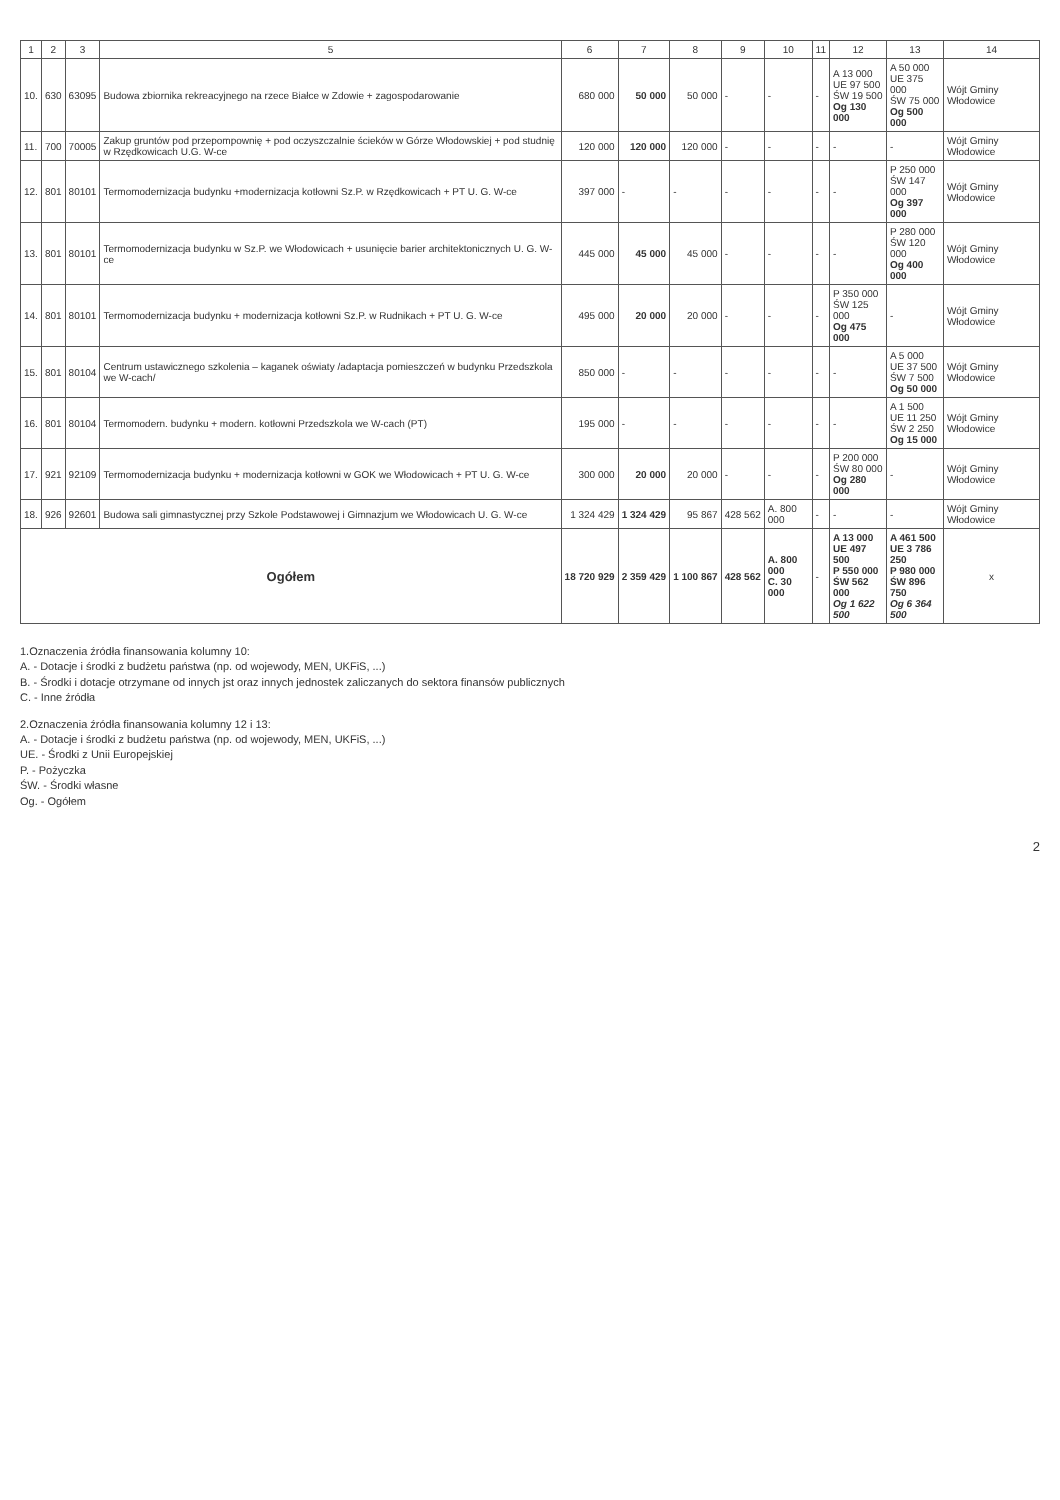| 1 | 2 | 3 | 5 | 6 | 7 | 8 | 9 | 10 | 11 | 12 | 13 | 14 |
| --- | --- | --- | --- | --- | --- | --- | --- | --- | --- | --- | --- | --- |
| 10. | 630 | 63095 | Budowa zbiornika rekreacyjnego na rzece Białce w Zdowie + zagospodarowanie | 680 000 | 50 000 | 50 000 | - | - | - | A 13 000 UE 97 500 ŚW 19 500 Og 130 000 | A 50 000 UE 375 000 ŚW 75 000 Og 500 000 | Wójt Gminy Włodowice |
| 11. | 700 | 70005 | Zakup gruntów pod przepompownię + pod oczyszczalnie ścieków w Górze Włodowskiej + pod studnię w Rzędkowicach U.G. W-ce | 120 000 | 120 000 | 120 000 | - | - | - | - | - | Wójt Gminy Włodowice |
| 12. | 801 | 80101 | Termomodernizacja budynku +modernizacja kotłowni Sz.P. w Rzędkowicach + PT U. G. W-ce | 397 000 | - | - | - | - | - | - | P 250 000 ŚW 147 000 Og 397 000 | Wójt Gminy Włodowice |
| 13. | 801 | 80101 | Termomodernizacja budynku w Sz.P. we Włodowicach + usunięcie barier architektonicznych U. G. W-ce | 445 000 | 45 000 | 45 000 | - | - | - | - | P 280 000 ŚW 120 000 Og 400 000 | Wójt Gminy Włodowice |
| 14. | 801 | 80101 | Termomodernizacja budynku + modernizacja kotłowni Sz.P. w Rudnikach + PT U. G. W-ce | 495 000 | 20 000 | 20 000 | - | - | - | P 350 000 ŚW 125 000 Og 475 000 | - | Wójt Gminy Włodowice |
| 15. | 801 | 80104 | Centrum ustawicznego szkolenia – kaganek oświaty /adaptacja pomieszczeń w budynku Przedszkola we W-cach/ | 850 000 | - | - | - | - | - | - | A 5 000 UE 37 500 ŚW 7 500 Og 50 000 | Wójt Gminy Włodowice |
| 16. | 801 | 80104 | Termomodern. budynku + modern. kotłowni Przedszkola we W-cach (PT) | 195 000 | - | - | - | - | - | - | A 1 500 UE 11 250 ŚW 2 250 Og 15 000 | Wójt Gminy Włodowice |
| 17. | 921 | 92109 | Termomodernizacja budynku + modernizacja kotłowni w GOK we Włodowicach + PT U. G. W-ce | 300 000 | 20 000 | 20 000 | - | - | - | P 200 000 ŚW 80 000 Og 280 000 | - | Wójt Gminy Włodowice |
| 18. | 926 | 92601 | Budowa sali gimnastycznej przy Szkole Podstawowej i Gimnazjum we Włodowicach U. G. W-ce | 1 324 429 | 1 324 429 | 95 867 | 428 562 | A. 800 000 | - | - | - | Wójt Gminy Włodowice |
| Ogółem | | | | 18 720 929 | 2 359 429 | 1 100 867 | 428 562 | A. 800 000 C. 30 000 | - | A 13 000 UE 497 500 P 550 000 ŚW 562 000 Og 1 622 500 | A 461 500 UE 3 786 250 P 980 000 ŚW 896 750 Og 6 364 500 | x |
1.Oznaczenia źródła finansowania kolumny 10:
A. - Dotacje i środki z budżetu państwa (np. od wojewody, MEN, UKFiS, ...)
B. - Środki i dotacje otrzymane od innych jst oraz innych jednostek zaliczanych do sektora finansów publicznych
C. - Inne źródła
2.Oznaczenia źródła finansowania kolumny 12 i 13:
A. - Dotacje i środki z budżetu państwa (np. od wojewody, MEN, UKFiS, ...)
UE. - Środki z Unii Europejskiej
P. - Pożyczka
ŚW. - Środki własne
Og. - Ogółem
2